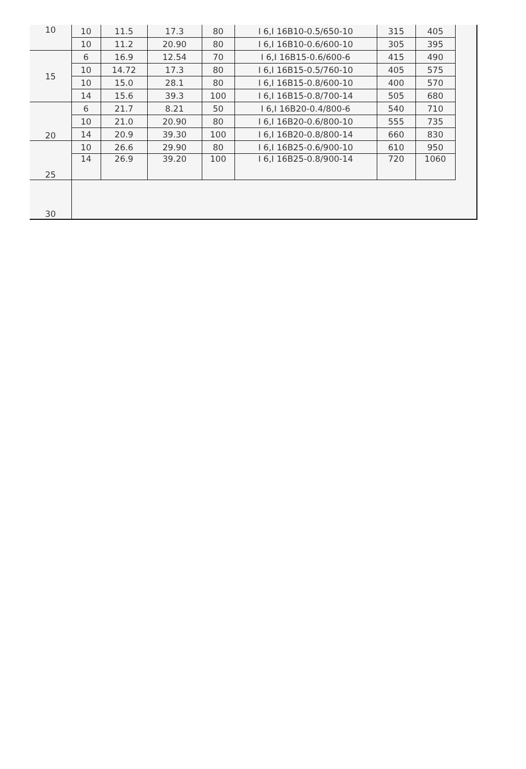| 10 | 10 | 11.5 | 17.3 | 80 | I 6,I 16B10-0.5/650-10 | 315 | 405 |
| | 10 | 11.2 | 20.90 | 80 | I 6,I 16B10-0.6/600-10 | 305 | 395 |
| 15 | 6 | 16.9 | 12.54 | 70 | I 6,I 16B15-0.6/600-6 | 415 | 490 |
| | 10 | 14.72 | 17.3 | 80 | I 6,I 16B15-0.5/760-10 | 405 | 575 |
| | 10 | 15.0 | 28.1 | 80 | I 6,I 16B15-0.8/600-10 | 400 | 570 |
| | 14 | 15.6 | 39.3 | 100 | I 6,I 16B15-0.8/700-14 | 505 | 680 |
| 20 | 6 | 21.7 | 8.21 | 50 | I 6,I 16B20-0.4/800-6 | 540 | 710 |
| | 10 | 21.0 | 20.90 | 80 | I 6,I 16B20-0.6/800-10 | 555 | 735 |
| | 14 | 20.9 | 39.30 | 100 | I 6,I 16B20-0.8/800-14 | 660 | 830 |
| 25 | 10 | 26.6 | 29.90 | 80 | I 6,I 16B25-0.6/900-10 | 610 | 950 |
| | 14 | 26.9 | 39.20 | 100 | I 6,I 16B25-0.8/900-14 | 720 | 1060 |
| 30 | | | | | | | |